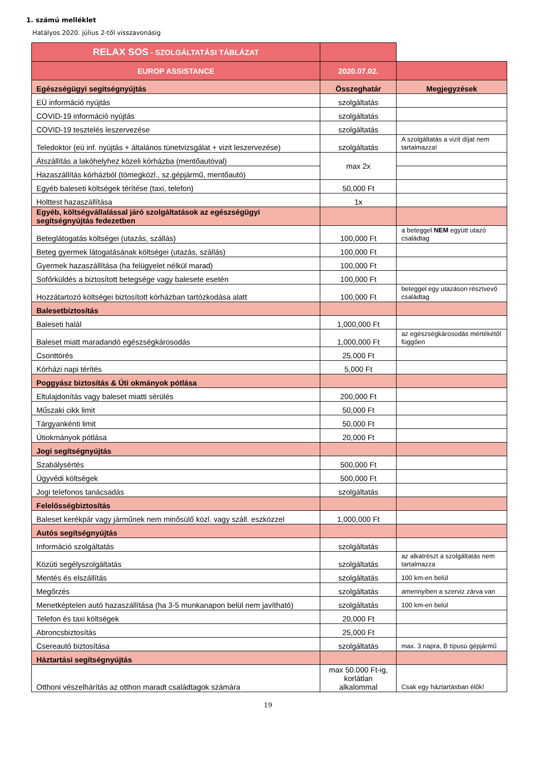1. számú melléklet
Hatályos 2020. július 2-től visszavonásig
| RELAX SOS - SZOLGÁLTATÁSI TÁBLÁZAT | | |
| EUROP ASSISTANCE | 2020.07.02. | |
| Egészségügyi segítségnyújtás | Összeghatár | Megjegyzések |
| EÜ információ nyújtás | szolgáltatás | |
| COVID-19 információ nyújtás | szolgáltatás | |
| COVID-19 tesztelés leszervezése | szolgáltatás | |
| Teledoktor (eü inf. nyújtás + általános tünetvizsgálat + vizit leszervezése) | szolgáltatás | A szolgáltatás a vizit díjat nem tartalmazza! |
| Átszállítás a lakóhelyhez közeli kórházba (mentőautóval) | max 2x | |
| Hazaszállítás kórházból (tömegközl., sz.gépjármű, mentőautó) | | |
| Egyéb baleseti költségek térítése (taxi, telefon) | 50,000 Ft | |
| Holttest hazaszállítása | 1x | |
| Egyéb, költségvállalással járó szolgáltatások az egészségügyi segítségnyújtás fedezetben | | |
| Beteglátogatás költségei (utazás, szállás) | 100,000 Ft | a beteggel NEM együtt utazó családtag |
| Beteg gyermek látogatásának költségei (utazás, szállás) | 100,000 Ft | |
| Gyermek hazaszállítása (ha felügyelet nélkül marad) | 100,000 Ft | |
| Sofőrküldés a biztosított betegsége vagy balesete esetén | 100,000 Ft | |
| Hozzátartozó költségei biztosított kórházban tartózkodása alatt | 100,000 Ft | beteggel egy utazáson résztvevő családtag |
| Balesetbiztosítás | | |
| Baleseti halál | 1,000,000 Ft | |
| Baleset miatt maradandó egészségkárosodás | 1,000,000 Ft | az egészségkárosodás mértékétől függően |
| Csonttörés | 25,000 Ft | |
| Kórházi napi térítés | 5,000 Ft | |
| Poggyász biztosítás & Úti okmányok pótlása | | |
| Eltulajdonítás vagy baleset miatti sérülés | 200,000 Ft | |
| Műszaki cikk limit | 50,000 Ft | |
| Tárgyankénti limit | 50,000 Ft | |
| Útiokmányok pótlása | 20,000 Ft | |
| Jogi segítségnyújtás | | |
| Szabálysértés | 500,000 Ft | |
| Ügyvédi költségek | 500,000 Ft | |
| Jogi telefonos tanácsadás | szolgáltatás | |
| Felelősségbiztosítás | | |
| Baleset kerékpár vagy járműnek nem minősülő közl. vagy száll. eszközzel | 1,000,000 Ft | |
| Autós segítségnyújtás | | |
| Információ szolgáltatás | szolgáltatás | |
| Közúti segélyszolgáltatás | szolgáltatás | az alkatrészt a szolgáltatás nem tartalmazza |
| Mentés és elszállítás | szolgáltatás | 100 km-en belül |
| Megőrzés | szolgáltatás | amennyiben a szerviz zárva van |
| Menetképtelen autó hazaszállítása (ha 3-5 munkanapon belül nem javítható) | szolgáltatás | 100 km-en belül |
| Telefon és taxi költségek | 20,000 Ft | |
| Abroncsbiztosítás | 25,000 Ft | |
| Csereautó biztosítása | szolgáltatás | max. 3 napra, B típusú gépjármű |
| Háztartási segítségnyújtás | | |
| Otthoni vészelhárítás az otthon maradt családtagok számára | max 50.000 Ft-ig, korlátlan alkalommal | Csak egy háztartásban élők! |
19